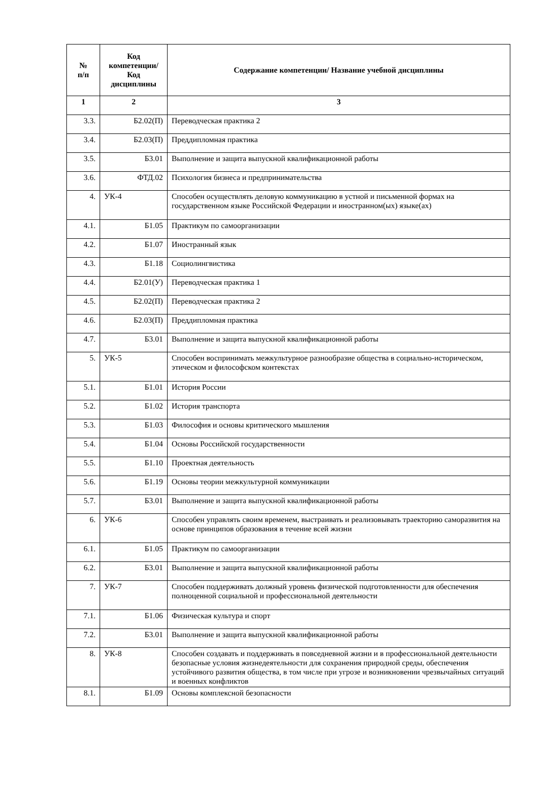| № п/п | Код компетенции/ Код дисциплины | Содержание компетенции/ Название учебной дисциплины |
| --- | --- | --- |
| 1 | 2 | 3 |
| 3.3. | Б2.02(П) | Переводческая практика 2 |
| 3.4. | Б2.03(П) | Преддипломная практика |
| 3.5. | Б3.01 | Выполнение и защита выпускной квалификационной работы |
| 3.6. | ФТД.02 | Психология бизнеса и предпринимательства |
| 4. | УК-4 | Способен осуществлять деловую коммуникацию в устной и письменной формах на государственном языке Российской Федерации и иностранном(ых) языке(ах) |
| 4.1. | Б1.05 | Практикум по самоорганизации |
| 4.2. | Б1.07 | Иностранный язык |
| 4.3. | Б1.18 | Социолингвистика |
| 4.4. | Б2.01(У) | Переводческая практика 1 |
| 4.5. | Б2.02(П) | Переводческая практика 2 |
| 4.6. | Б2.03(П) | Преддипломная практика |
| 4.7. | Б3.01 | Выполнение и защита выпускной квалификационной работы |
| 5. | УК-5 | Способен воспринимать межкультурное разнообразие общества в социально-историческом, этическом и философском контекстах |
| 5.1. | Б1.01 | История России |
| 5.2. | Б1.02 | История транспорта |
| 5.3. | Б1.03 | Философия и основы критического мышления |
| 5.4. | Б1.04 | Основы Российской государственности |
| 5.5. | Б1.10 | Проектная деятельность |
| 5.6. | Б1.19 | Основы теории межкультурной коммуникации |
| 5.7. | Б3.01 | Выполнение и защита выпускной квалификационной работы |
| 6. | УК-6 | Способен управлять своим временем, выстраивать и реализовывать траекторию саморазвития на основе принципов образования в течение всей жизни |
| 6.1. | Б1.05 | Практикум по самоорганизации |
| 6.2. | Б3.01 | Выполнение и защита выпускной квалификационной работы |
| 7. | УК-7 | Способен поддерживать должный уровень физической подготовленности для обеспечения полноценной социальной и профессиональной деятельности |
| 7.1. | Б1.06 | Физическая культура и спорт |
| 7.2. | Б3.01 | Выполнение и защита выпускной квалификационной работы |
| 8. | УК-8 | Способен создавать и поддерживать в повседневной жизни и в профессиональной деятельности безопасные условия жизнедеятельности для сохранения природной среды, обеспечения устойчивого развития общества, в том числе при угрозе и возникновении чрезвычайных ситуаций и военных конфликтов |
| 8.1. | Б1.09 | Основы комплексной безопасности |